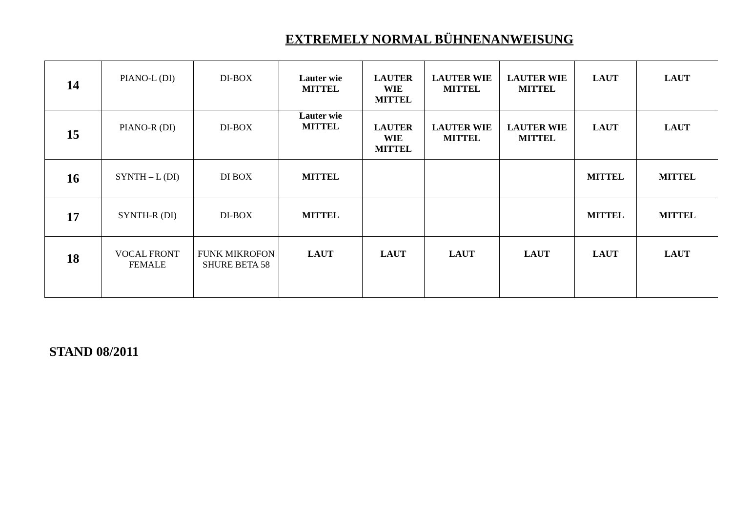EXTREMELY NORMAL BÜHNENANWEISUNG
| 14 | PIANO-L (DI) | DI-BOX | Lauter wie MITTEL | LAUTER WIE MITTEL | LAUTER WIE MITTEL | LAUTER WIE MITTEL | LAUT | LAUT |
| 15 | PIANO-R (DI) | DI-BOX | Lauter wie MITTEL | LAUTER WIE MITTEL | LAUTER WIE MITTEL | LAUTER WIE MITTEL | LAUT | LAUT |
| 16 | SYNTH – L (DI) | DI BOX | MITTEL | | | | MITTEL | MITTEL |
| 17 | SYNTH-R (DI) | DI-BOX | MITTEL | | | | MITTEL | MITTEL |
| 18 | VOCAL FRONT FEMALE | FUNK MIKROFON SHURE BETA 58 | LAUT | LAUT | LAUT | LAUT | LAUT | LAUT |
STAND 08/2011